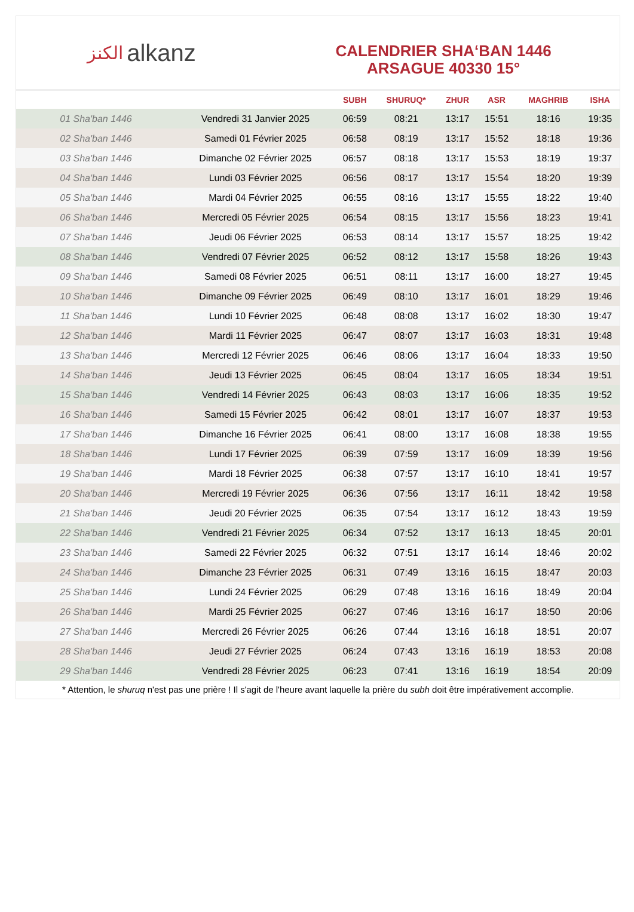الكنز alkanz
CALENDRIER SHA‘BAN 1446
ARSAGUE 40330 15°
| | | SUBH | SHURUQ* | ZHUR | ASR | MAGHRIB | ISHA |
| --- | --- | --- | --- | --- | --- | --- | --- |
| 01 Sha'ban 1446 | Vendredi 31 Janvier 2025 | 06:59 | 08:21 | 13:17 | 15:51 | 18:16 | 19:35 |
| 02 Sha'ban 1446 | Samedi 01 Février 2025 | 06:58 | 08:19 | 13:17 | 15:52 | 18:18 | 19:36 |
| 03 Sha'ban 1446 | Dimanche 02 Février 2025 | 06:57 | 08:18 | 13:17 | 15:53 | 18:19 | 19:37 |
| 04 Sha'ban 1446 | Lundi 03 Février 2025 | 06:56 | 08:17 | 13:17 | 15:54 | 18:20 | 19:39 |
| 05 Sha'ban 1446 | Mardi 04 Février 2025 | 06:55 | 08:16 | 13:17 | 15:55 | 18:22 | 19:40 |
| 06 Sha'ban 1446 | Mercredi 05 Février 2025 | 06:54 | 08:15 | 13:17 | 15:56 | 18:23 | 19:41 |
| 07 Sha'ban 1446 | Jeudi 06 Février 2025 | 06:53 | 08:14 | 13:17 | 15:57 | 18:25 | 19:42 |
| 08 Sha'ban 1446 | Vendredi 07 Février 2025 | 06:52 | 08:12 | 13:17 | 15:58 | 18:26 | 19:43 |
| 09 Sha'ban 1446 | Samedi 08 Février 2025 | 06:51 | 08:11 | 13:17 | 16:00 | 18:27 | 19:45 |
| 10 Sha'ban 1446 | Dimanche 09 Février 2025 | 06:49 | 08:10 | 13:17 | 16:01 | 18:29 | 19:46 |
| 11 Sha'ban 1446 | Lundi 10 Février 2025 | 06:48 | 08:08 | 13:17 | 16:02 | 18:30 | 19:47 |
| 12 Sha'ban 1446 | Mardi 11 Février 2025 | 06:47 | 08:07 | 13:17 | 16:03 | 18:31 | 19:48 |
| 13 Sha'ban 1446 | Mercredi 12 Février 2025 | 06:46 | 08:06 | 13:17 | 16:04 | 18:33 | 19:50 |
| 14 Sha'ban 1446 | Jeudi 13 Février 2025 | 06:45 | 08:04 | 13:17 | 16:05 | 18:34 | 19:51 |
| 15 Sha'ban 1446 | Vendredi 14 Février 2025 | 06:43 | 08:03 | 13:17 | 16:06 | 18:35 | 19:52 |
| 16 Sha'ban 1446 | Samedi 15 Février 2025 | 06:42 | 08:01 | 13:17 | 16:07 | 18:37 | 19:53 |
| 17 Sha'ban 1446 | Dimanche 16 Février 2025 | 06:41 | 08:00 | 13:17 | 16:08 | 18:38 | 19:55 |
| 18 Sha'ban 1446 | Lundi 17 Février 2025 | 06:39 | 07:59 | 13:17 | 16:09 | 18:39 | 19:56 |
| 19 Sha'ban 1446 | Mardi 18 Février 2025 | 06:38 | 07:57 | 13:17 | 16:10 | 18:41 | 19:57 |
| 20 Sha'ban 1446 | Mercredi 19 Février 2025 | 06:36 | 07:56 | 13:17 | 16:11 | 18:42 | 19:58 |
| 21 Sha'ban 1446 | Jeudi 20 Février 2025 | 06:35 | 07:54 | 13:17 | 16:12 | 18:43 | 19:59 |
| 22 Sha'ban 1446 | Vendredi 21 Février 2025 | 06:34 | 07:52 | 13:17 | 16:13 | 18:45 | 20:01 |
| 23 Sha'ban 1446 | Samedi 22 Février 2025 | 06:32 | 07:51 | 13:17 | 16:14 | 18:46 | 20:02 |
| 24 Sha'ban 1446 | Dimanche 23 Février 2025 | 06:31 | 07:49 | 13:16 | 16:15 | 18:47 | 20:03 |
| 25 Sha'ban 1446 | Lundi 24 Février 2025 | 06:29 | 07:48 | 13:16 | 16:16 | 18:49 | 20:04 |
| 26 Sha'ban 1446 | Mardi 25 Février 2025 | 06:27 | 07:46 | 13:16 | 16:17 | 18:50 | 20:06 |
| 27 Sha'ban 1446 | Mercredi 26 Février 2025 | 06:26 | 07:44 | 13:16 | 16:18 | 18:51 | 20:07 |
| 28 Sha'ban 1446 | Jeudi 27 Février 2025 | 06:24 | 07:43 | 13:16 | 16:19 | 18:53 | 20:08 |
| 29 Sha'ban 1446 | Vendredi 28 Février 2025 | 06:23 | 07:41 | 13:16 | 16:19 | 18:54 | 20:09 |
* Attention, le shuruq n'est pas une prière ! Il s'agit de l'heure avant laquelle la prière du subh doit être impérativement accomplie.